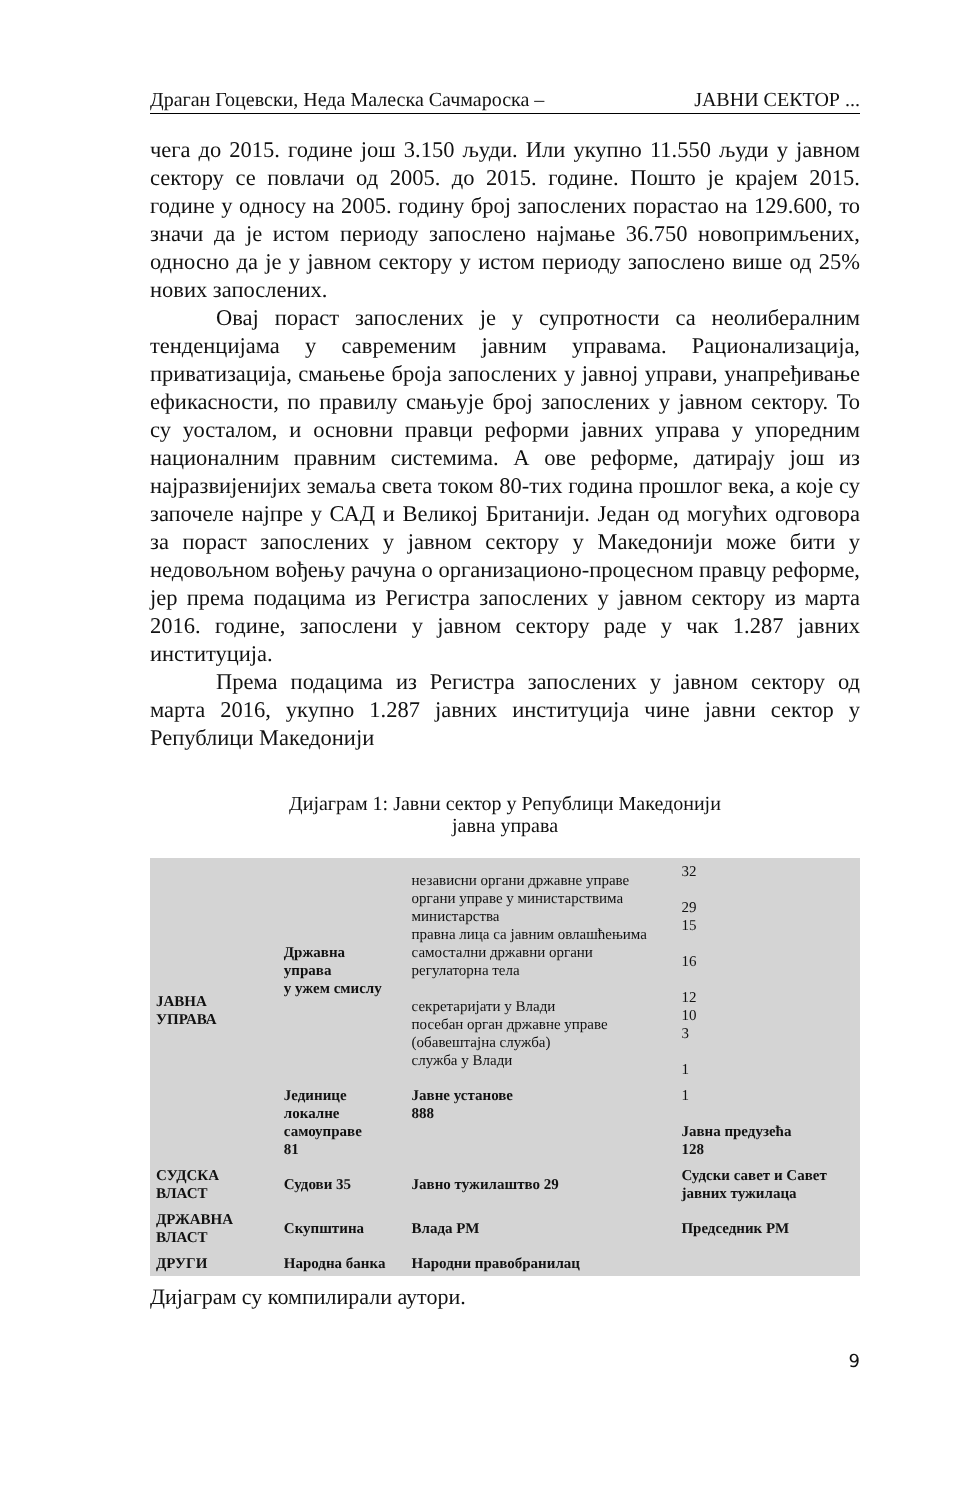Драган Гоцевски, Неда Малеска Сачмароска – ЈАВНИ СЕКТОР ...
чега до 2015. године још 3.150 људи. Или укупно 11.550 људи у јавном сектору се повлачи од 2005. до 2015. године. Пошто је крајем 2015. године у односу на 2005. годину број запослених порастао на 129.600, то значи да је истом периоду запослено најмање 36.750 новопримљених, односно да је у јавном сектору у истом периоду запослено више од 25% нових запослених.
Овај пораст запослених је у супротности са неолибералним тенденцијама у савременим јавним управама. Рационализација, приватизација, смањење броја запослених у јавној управи, унапређивање ефикасности, по правилу смањује број запослених у јавном сектору. То су уосталом, и основни правци реформи јавних управа у упоредним националним правним системима. А ове реформе, датирају још из најразвијенијих земаља света током 80-тих година прошлог века, а које су започеле најпре у САД и Великој Британији. Један од могућих одговора за пораст запослених у јавном сектору у Македонији може бити у недовољном вођењу рачуна о организационо-процесном правцу реформе, јер према подацима из Регистра запослених у јавном сектору из марта 2016. године, запослени у јавном сектору раде у чак 1.287 јавних институција.
Према подацима из Регистра запослених у јавном сектору од марта 2016, укупно 1.287 јавних институција чине јавни сектор у Републици Македонији
Дијаграм 1: Јавни сектор у Републици Македонији
јавна управа
| ЈАВНА УПРАВА | Државна управа у ужем смислу | независни органи државне управе органи управе у министарствима министарства правна лица са јавним овлашћењима самостални државни органи регулаторна тела секретаријати у Влади посебан орган државне управе (обавештајна служба) служба у Влади | 32 29 15 16 12 10 3 1 |
| | Јединице локалне самоуправе 81 | Јавне установе 888 | 1 Јавна предузећа 128 |
| СУДСКА ВЛАСТ | Судови 35 | Јавно тужилаштво 29 | Судски савет и Савет јавних тужилаца |
| ДРЖАВНА ВЛАСТ | Скупштина | Влада РМ | Председник РМ |
| ДРУГИ | Народна банка | Народни правобранилац | |
Дијаграм су компилирали аутори.
9